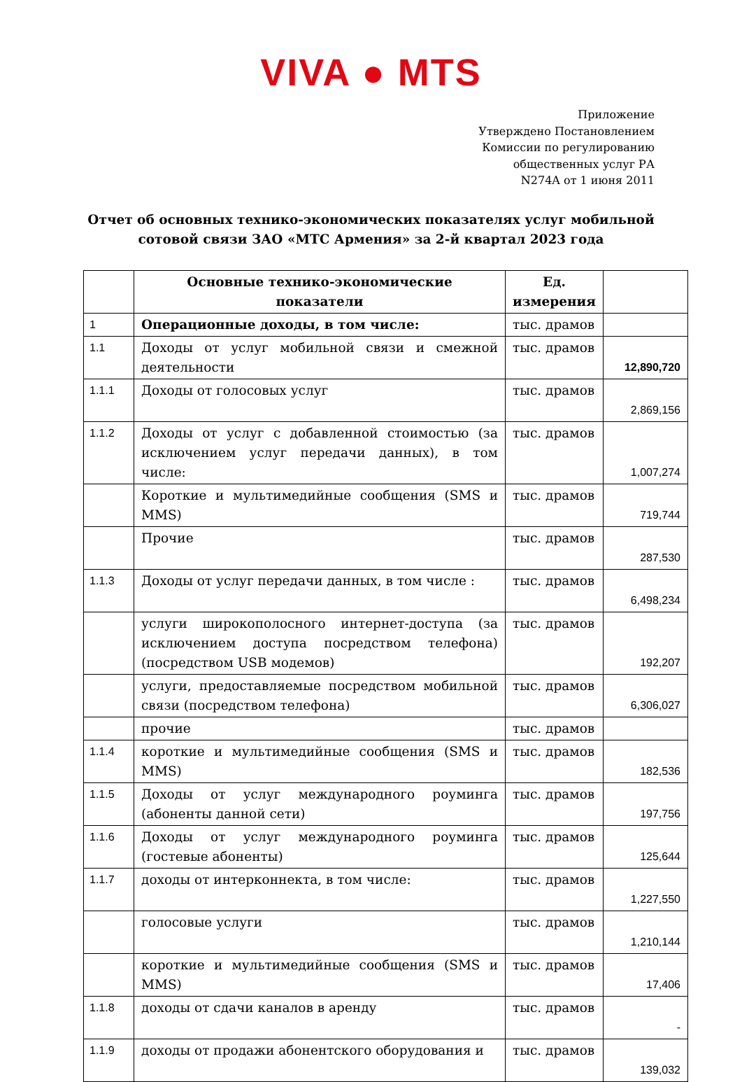VIVA ● MTS
Приложение
Утверждено Постановлением
Комиссии по регулированию
общественных услуг РА
N274A от 1 июня 2011
Отчет об основных технико-экономических показателях услуг мобильной сотовой связи ЗАО «МТС Армения» за 2-й квартал 2023 года
| | Основные технико-экономические показатели | Ед. измерения | |
| --- | --- | --- | --- |
| 1 | Операционные доходы, в том числе: | тыс. драмов | |
| 1.1 | Доходы от услуг мобильной связи и смежной деятельности | тыс. драмов | 12,890,720 |
| 1.1.1 | Доходы от голосовых услуг | тыс. драмов | 2,869,156 |
| 1.1.2 | Доходы от услуг с добавленной стоимостью (за исключением услуг передачи данных), в том числе: | тыс. драмов | 1,007,274 |
| | Короткие и мультимедийные сообщения (SMS и MMS) | тыс. драмов | 719,744 |
| | Прочие | тыс. драмов | 287,530 |
| 1.1.3 | Доходы от услуг передачи данных, в том числе : | тыс. драмов | 6,498,234 |
| | услуги широкополосного интернет-доступа (за исключением доступа посредством телефона) (посредством USB модемов) | тыс. драмов | 192,207 |
| | услуги, предоставляемые посредством мобильной связи (посредством телефона) | тыс. драмов | 6,306,027 |
| | прочие | тыс. драмов | |
| 1.1.4 | короткие и мультимедийные сообщения (SMS и MMS) | тыс. драмов | 182,536 |
| 1.1.5 | Доходы от услуг международного роуминга (абоненты данной сети) | тыс. драмов | 197,756 |
| 1.1.6 | Доходы от услуг международного роуминга (гостевые абоненты) | тыс. драмов | 125,644 |
| 1.1.7 | доходы от интерконнекта, в том числе: | тыс. драмов | 1,227,550 |
| | голосовые услуги | тыс. драмов | 1,210,144 |
| | короткие и мультимедийные сообщения (SMS и MMS) | тыс. драмов | 17,406 |
| 1.1.8 | доходы от сдачи каналов в аренду | тыс. драмов | - |
| 1.1.9 | доходы от продажи абонентского оборудования и | тыс. драмов | 139,032 |